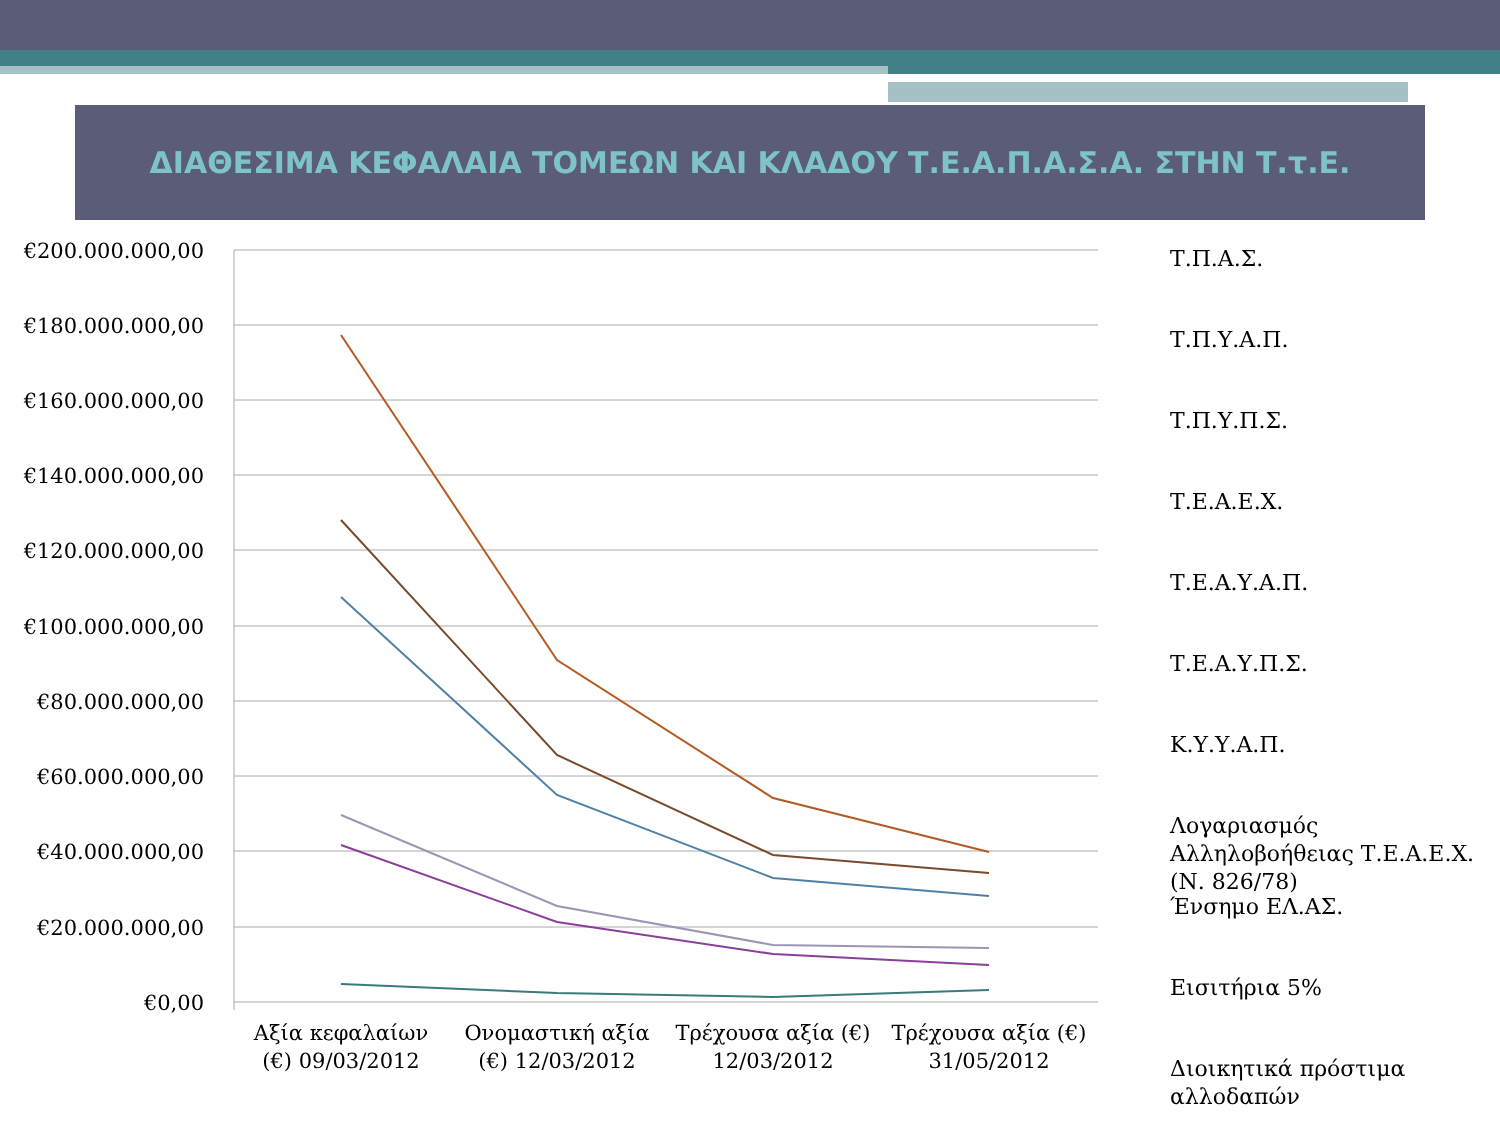ΔΙΑΘΕΣΙΜΑ ΚΕΦΑΛΑΙΑ ΤΟΜΕΩΝ ΚΑΙ ΚΛΑΔΟΥ Τ.Ε.Α.Π.Α.Σ.Α. ΣΤΗΝ Τ.τ.Ε.
€200.000.000,00
€180.000.000,00
€160.000.000,00
€140.000.000,00
€120.000.000,00
€100.000.000,00
€80.000.000,00
€60.000.000,00
€40.000.000,00
€20.000.000,00
€0,00
Αξία κεφαλαίων
(€) 09/03/2012
Ονομαστική αξία
(€) 12/03/2012
Τρέχουσα αξία (€)
12/03/2012
Τρέχουσα αξία (€)
31/05/2012
Τ.Π.Α.Σ.
Τ.Π.Υ.Α.Π.
Τ.Π.Υ.Π.Σ.
Τ.Ε.Α.Ε.Χ.
Τ.Ε.Α.Υ.Α.Π.
Τ.Ε.Α.Υ.Π.Σ.
Κ.Υ.Υ.Α.Π.
Λογαριασμός
Αλληλοβοήθειας Τ.Ε.Α.Ε.Χ.
(Ν. 826/78)
Ένσημο ΕΛ.ΑΣ.
Εισιτήρια 5%
Διοικητικά πρόστιμα
αλλοδαπών